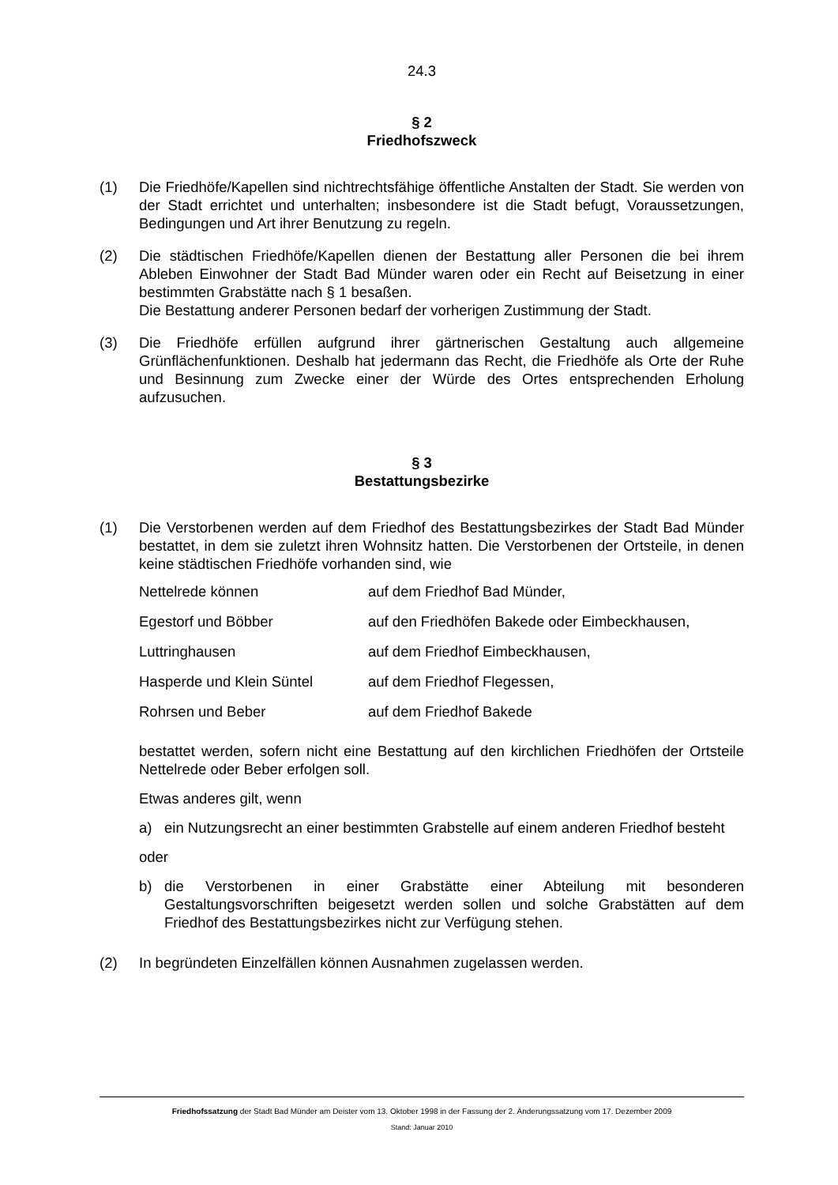24.3
§ 2
Friedhofszweck
(1) Die Friedhöfe/Kapellen sind nichtrechtsfähige öffentliche Anstalten der Stadt. Sie werden von der Stadt errichtet und unterhalten; insbesondere ist die Stadt befugt, Voraussetzungen, Bedingungen und Art ihrer Benutzung zu regeln.
(2) Die städtischen Friedhöfe/Kapellen dienen der Bestattung aller Personen die bei ihrem Ableben Einwohner der Stadt Bad Münder waren oder ein Recht auf Beisetzung in einer bestimmten Grabstätte nach § 1 besaßen.
Die Bestattung anderer Personen bedarf der vorherigen Zustimmung der Stadt.
(3) Die Friedhöfe erfüllen aufgrund ihrer gärtnerischen Gestaltung auch allgemeine Grünflächenfunktionen. Deshalb hat jedermann das Recht, die Friedhöfe als Orte der Ruhe und Besinnung zum Zwecke einer der Würde des Ortes entsprechenden Erholung aufzusuchen.
§ 3
Bestattungsbezirke
(1) Die Verstorbenen werden auf dem Friedhof des Bestattungsbezirkes der Stadt Bad Münder bestattet, in dem sie zuletzt ihren Wohnsitz hatten. Die Verstorbenen der Ortsteile, in denen keine städtischen Friedhöfe vorhanden sind, wie
| Nettelrede können | auf dem Friedhof Bad Münder, |
| Egestorf und Böbber | auf den Friedhöfen Bakede oder Eimbeckhausen, |
| Luttringhausen | auf dem Friedhof Eimbeckhausen, |
| Hasperde und Klein Süntel | auf dem Friedhof Flegessen, |
| Rohrsen und Beber | auf dem Friedhof Bakede |
bestattet werden, sofern nicht eine Bestattung auf den kirchlichen Friedhöfen der Ortsteile Nettelrede oder Beber erfolgen soll.
Etwas anderes gilt, wenn
a) ein Nutzungsrecht an einer bestimmten Grabstelle auf einem anderen Friedhof besteht
oder
b) die Verstorbenen in einer Grabstätte einer Abteilung mit besonderen Gestaltungsvorschriften beigesetzt werden sollen und solche Grabstätten auf dem Friedhof des Bestattungsbezirkes nicht zur Verfügung stehen.
(2) In begründeten Einzelfällen können Ausnahmen zugelassen werden.
Friedhofssatzung der Stadt Bad Münder am Deister vom 13. Oktober 1998 in der Fassung der 2. Änderungssatzung vom 17. Dezember 2009
Stand: Januar 2010